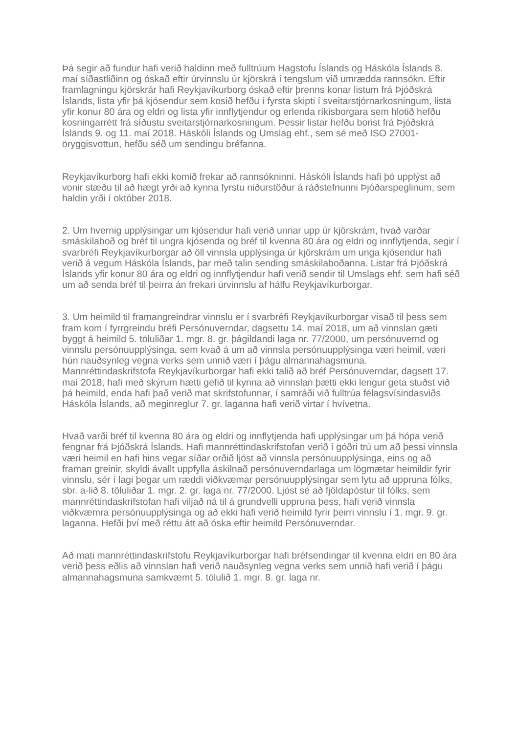Þá segir að fundur hafi verið haldinn með fulltrúum Hagstofu Íslands og Háskóla Íslands 8. maí síðastliðinn og óskað eftir úrvinnslu úr kjörskrá í tengslum við umrædda rannsókn. Eftir framlagningu kjörskrár hafi Reykjavíkurborg óskað eftir þrenns konar listum frá Þjóðskrá Íslands, lista yfir þá kjósendur sem kosið hefðu í fyrsta skipti í sveitarstjórnarkosningum, lista yfir konur 80 ára og eldri og lista yfir innflytjendur og erlenda ríkisborgara sem hlotið hefðu kosningarrétt frá síðustu sveitarstjórnarkosningum. Þessir listar hefðu borist frá Þjóðskrá Íslands 9. og 11. maí 2018. Háskóli Íslands og Umslag ehf., sem sé með ISO 27001-öryggisvottun, hefðu séð um sendingu bréfanna.
Reykjavíkurborg hafi ekki komið frekar að rannsókninni. Háskóli Íslands hafi þó upplýst að vonir stæðu til að hægt yrði að kynna fyrstu niðurstöður á ráðstefnunni Þjóðarspeglinum, sem haldin yrði í október 2018.
2. Um hvernig upplýsingar um kjósendur hafi verið unnar upp úr kjörskrám, hvað varðar smáskilaboð og bréf til ungra kjósenda og bréf til kvenna 80 ára og eldri og innflytjenda, segir í svarbréfi Reykjavíkurborgar að öll vinnsla upplýsinga úr kjörskrám um unga kjósendur hafi verið á vegum Háskóla Íslands, þar með talin sending smáskilaboðanna. Listar frá Þjóðskrá Íslands yfir konur 80 ára og eldri og innflytjendur hafi verið sendir til Umslags ehf. sem hafi séð um að senda bréf til þeirra án frekari úrvinnslu af hálfu Reykjavíkurborgar.
3. Um heimild til framangreindrar vinnslu er í svarbréfi Reykjavíkurborgar vísað til þess sem fram kom í fyrrgreindu bréfi Persónuverndar, dagsettu 14. maí 2018, um að vinnslan gæti byggt á heimild 5. töluliðar 1. mgr. 8. gr. þágildandi laga nr. 77/2000, um persónuvernd og vinnslu persónuupplýsinga, sem kvað á um að vinnsla persónuupplýsinga væri heimil, væri hún nauðsynleg vegna verks sem unnið væri í þágu almannahagsmuna. Mannréttindaskrifstofa Reykjavíkurborgar hafi ekki talið að bréf Persónuverndar, dagsett 17. maí 2018, hafi með skýrum hætti gefið til kynna að vinnslan þætti ekki lengur geta stuðst við þá heimild, enda hafi það verið mat skrifstofunnar, í samráði við fulltrúa félagsvísindasviðs Háskóla Íslands, að meginreglur 7. gr. laganna hafi verið virtar í hvívetna.
Hvað varði bréf til kvenna 80 ára og eldri og innflytjenda hafi upplýsingar um þá hópa verið fengnar frá Þjóðskrá Íslands. Hafi mannréttindaskrifstofan verið í góðri trú um að þessi vinnsla væri heimil en hafi hins vegar síðar orðið ljóst að vinnsla persónuupplýsinga, eins og að framan greinir, skyldi ávallt uppfylla áskilnað persónuverndarlaga um lögmætar heimildir fyrir vinnslu, sér í lagi þegar um ræddi viðkvæmar persónuupplýsingar sem lytu að uppruna fólks, sbr. a-lið 8. töluliðar 1. mgr. 2. gr. laga nr. 77/2000. Ljóst sé að fjöldapóstur til fólks, sem mannréttindaskrifstofan hafi viljað ná til á grundvelli uppruna þess, hafi verið vinnsla viðkvæmra persónuupplýsinga og að ekki hafi verið heimild fyrir þeirri vinnslu í 1. mgr. 9. gr. laganna. Hefði því með réttu átt að óska eftir heimild Persónuverndar.
Að mati mannréttindaskrifstofu Reykjavíkurborgar hafi bréfsendingar til kvenna eldri en 80 ára verið þess eðlis að vinnslan hafi verið nauðsynleg vegna verks sem unnið hafi verið í þágu almannahagsmuna samkvæmt 5. tölulið 1. mgr. 8. gr. laga nr.